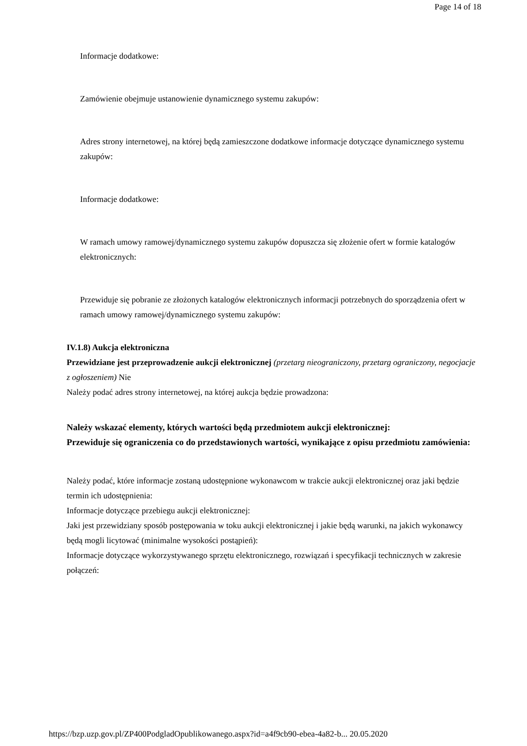Page 14 of 18
Informacje dodatkowe:
Zamówienie obejmuje ustanowienie dynamicznego systemu zakupów:
Adres strony internetowej, na której będą zamieszczone dodatkowe informacje dotyczące dynamicznego systemu zakupów:
Informacje dodatkowe:
W ramach umowy ramowej/dynamicznego systemu zakupów dopuszcza się złożenie ofert w formie katalogów elektronicznych:
Przewiduje się pobranie ze złożonych katalogów elektronicznych informacji potrzebnych do sporządzenia ofert w ramach umowy ramowej/dynamicznego systemu zakupów:
IV.1.8) Aukcja elektroniczna
Przewidziane jest przeprowadzenie aukcji elektronicznej (przetarg nieograniczony, przetarg ograniczony, negocjacje z ogłoszeniem) Nie
Należy podać adres strony internetowej, na której aukcja będzie prowadzona:
Należy wskazać elementy, których wartości będą przedmiotem aukcji elektronicznej:
Przewiduje się ograniczenia co do przedstawionych wartości, wynikające z opisu przedmiotu zamówienia:
Należy podać, które informacje zostaną udostępnione wykonawcom w trakcie aukcji elektronicznej oraz jaki będzie termin ich udostępnienia:
Informacje dotyczące przebiegu aukcji elektronicznej:
Jaki jest przewidziany sposób postępowania w toku aukcji elektronicznej i jakie będą warunki, na jakich wykonawcy będą mogli licytować (minimalne wysokości postąpień):
Informacje dotyczące wykorzystywanego sprzętu elektronicznego, rozwiązań i specyfikacji technicznych w zakresie połączeń:
https://bzp.uzp.gov.pl/ZP400PodgladOpublikowanego.aspx?id=a4f9cb90-ebea-4a82-b... 20.05.2020